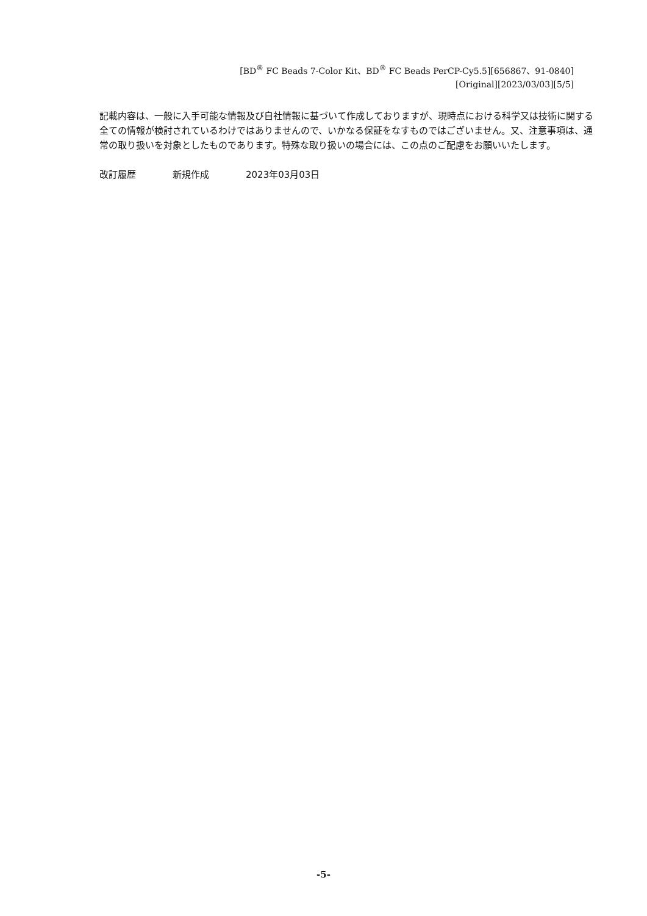[BD<sup>®</sup> FC Beads 7-Color Kit、BD<sup>®</sup> FC Beads PerCP-Cy5.5][656867、91-0840]
[Original][2023/03/03][5/5]
記載内容は、一般に入手可能な情報及び自社情報に基づいて作成しておりますが、現時点における科学又は技術に関する全ての情報が検討されているわけではありませんので、いかなる保証をなすものではございません。又、注意事項は、通常の取り扱いを対象としたものであります。特殊な取り扱いの場合には、この点のご配慮をお願いいたします。
改訂履歴 新規作成 2023年03月03日
-5-